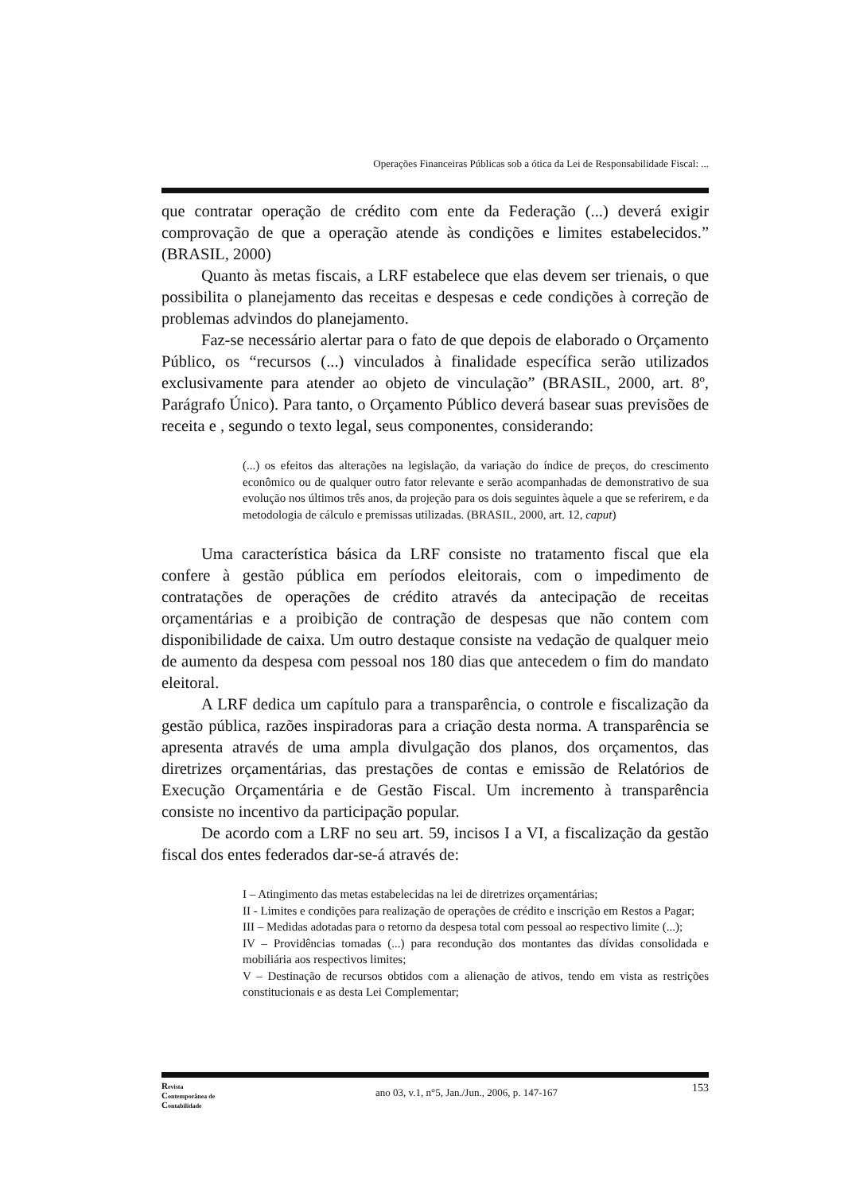Operações Financeiras Públicas sob a ótica da Lei de Responsabilidade Fiscal: ...
que contratar operação de crédito com ente da Federação (...) deverá exigir comprovação de que a operação atende às condições e limites estabelecidos.” (BRASIL, 2000)
Quanto às metas fiscais, a LRF estabelece que elas devem ser trienais, o que possibilita o planejamento das receitas e despesas e cede condições à correção de problemas advindos do planejamento.
Faz-se necessário alertar para o fato de que depois de elaborado o Orçamento Público, os “recursos (...) vinculados à finalidade específica serão utilizados exclusivamente para atender ao objeto de vinculação” (BRASIL, 2000, art. 8º, Parágrafo Único). Para tanto, o Orçamento Público deverá basear suas previsões de receita e , segundo o texto legal, seus componentes, considerando:
(...) os efeitos das alterações na legislação, da variação do índice de preços, do crescimento econômico ou de qualquer outro fator relevante e serão acompanhadas de demonstrativo de sua evolução nos últimos três anos, da projeção para os dois seguintes àquele a que se referirem, e da metodologia de cálculo e premissas utilizadas. (BRASIL, 2000, art. 12, caput)
Uma característica básica da LRF consiste no tratamento fiscal que ela confere à gestão pública em períodos eleitorais, com o impedimento de contratações de operações de crédito através da antecipação de receitas orçamentárias e a proibição de contração de despesas que não contem com disponibilidade de caixa. Um outro destaque consiste na vedação de qualquer meio de aumento da despesa com pessoal nos 180 dias que antecedem o fim do mandato eleitoral.
A LRF dedica um capítulo para a transparência, o controle e fiscalização da gestão pública, razões inspiradoras para a criação desta norma. A transparência se apresenta através de uma ampla divulgação dos planos, dos orçamentos, das diretrizes orçamentárias, das prestações de contas e emissão de Relatórios de Execução Orçamentária e de Gestão Fiscal. Um incremento à transparência consiste no incentivo da participação popular.
De acordo com a LRF no seu art. 59, incisos I a VI, a fiscalização da gestão fiscal dos entes federados dar-se-á através de:
I – Atingimento das metas estabelecidas na lei de diretrizes orçamentárias;
II - Limites e condições para realização de operações de crédito e inscrição em Restos a Pagar;
III – Medidas adotadas para o retorno da despesa total com pessoal ao respectivo limite (...);
IV – Providências tomadas (...) para recondução dos montantes das dívidas consolidada e mobiliária aos respectivos limites;
V – Destinação de recursos obtidos com a alienação de ativos, tendo em vista as restrições constitucionais e as desta Lei Complementar;
Revista
Contemporânea de
Contabilidade
ano 03, v.1, n°5, Jan./Jun., 2006, p. 147-167
153